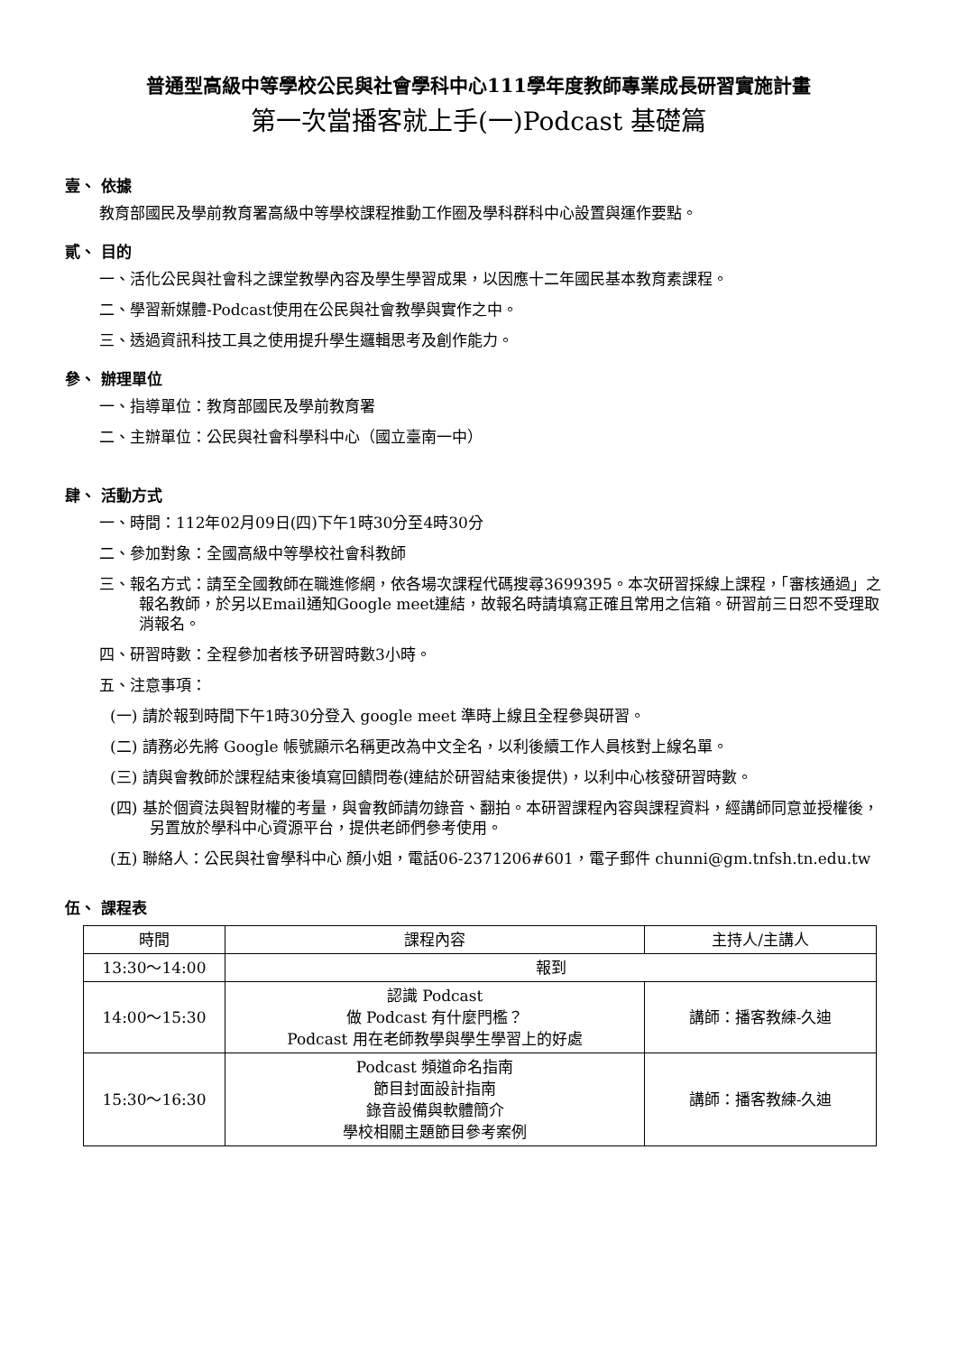普通型高級中等學校公民與社會學科中心111學年度教師專業成長研習實施計畫
第一次當播客就上手(一)Podcast 基礎篇
壹、 依據
教育部國民及學前教育署高級中等學校課程推動工作圈及學科群科中心設置與運作要點。
貳、 目的
一、活化公民與社會科之課堂教學內容及學生學習成果，以因應十二年國民基本教育素課程。
二、學習新媒體-Podcast使用在公民與社會教學與實作之中。
三、透過資訊科技工具之使用提升學生邏輯思考及創作能力。
參、 辦理單位
一、指導單位：教育部國民及學前教育署
二、主辦單位：公民與社會科學科中心（國立臺南一中）
肆、 活動方式
一、時間：112年02月09日(四)下午1時30分至4時30分
二、參加對象：全國高級中等學校社會科教師
三、報名方式：請至全國教師在職進修網，依各場次課程代碼搜尋3699395。本次研習採線上課程，「審核通過」之報名教師，於另以Email通知Google meet連結，故報名時請填寫正確且常用之信箱。研習前三日恕不受理取消報名。
四、研習時數：全程參加者核予研習時數3小時。
五、注意事項：
(一) 請於報到時間下午1時30分登入 google meet 準時上線且全程參與研習。
(二) 請務必先將 Google 帳號顯示名稱更改為中文全名，以利後續工作人員核對上線名單。
(三) 請與會教師於課程結束後填寫回饋問卷(連結於研習結束後提供)，以利中心核發研習時數。
(四) 基於個資法與智財權的考量，與會教師請勿錄音、翻拍。本研習課程內容與課程資料，經講師同意並授權後，另置放於學科中心資源平台，提供老師們參考使用。
(五) 聯絡人：公民與社會學科中心 顏小姐，電話06-2371206#601，電子郵件 chunni@gm.tnfsh.tn.edu.tw
伍、 課程表
| 時間 | 課程內容 | 主持人/主講人 |
| --- | --- | --- |
| 13:30～14:00 | 報到 | |
| 14:00～15:30 | 認識 Podcast 做 Podcast 有什麼門檻？ Podcast 用在老師教學與學生學習上的好處 | 講師：播客教練-久迪 |
| 15:30～16:30 | Podcast 頻道命名指南 節目封面設計指南 錄音設備與軟體簡介 學校相關主題節目參考案例 | 講師：播客教練-久迪 |